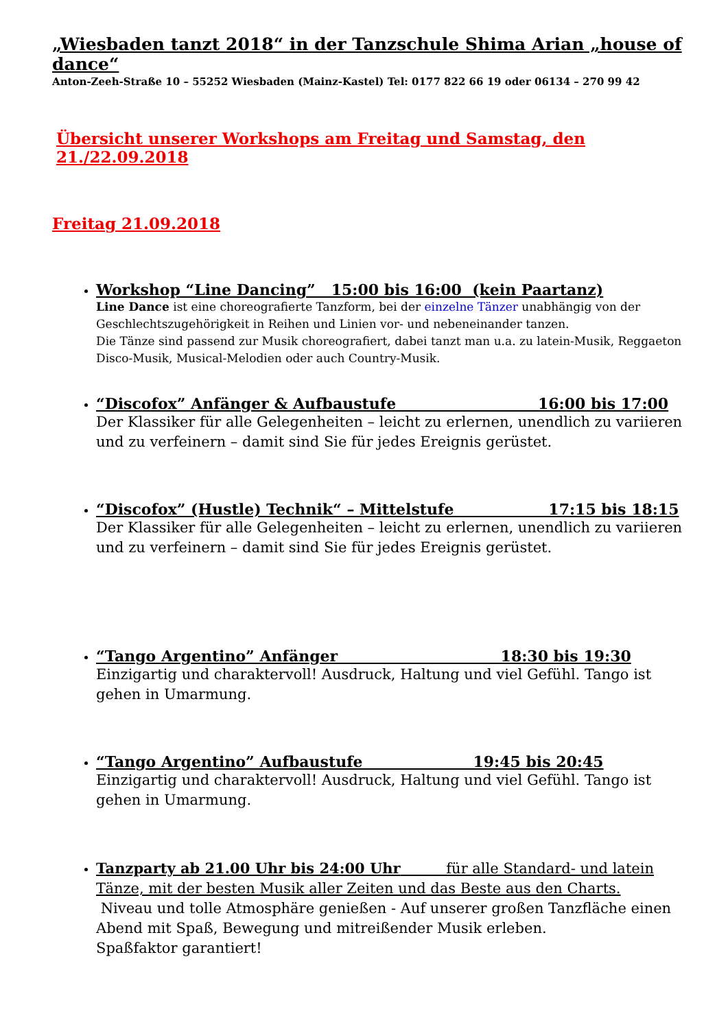„Wiesbaden tanzt 2018“ in der Tanzschule Shima Arian „house of dance“
Anton-Zeeh-Straße 10 – 55252 Wiesbaden (Mainz-Kastel) Tel: 0177 822 66 19 oder 06134 – 270 99 42
Übersicht unserer Workshops am Freitag und Samstag, den 21./22.09.2018
Freitag 21.09.2018
Workshop “Line Dancing” 15:00 bis 16:00 (kein Paartanz)
Line Dance ist eine choreografierte Tanzform, bei der einzelne Tänzer unabhängig von der Geschlechtszugehörigkeit in Reihen und Linien vor- und nebeneinander tanzen.
Die Tänze sind passend zur Musik choreografiert, dabei tanzt man u.a. zu latein-Musik, Reggaeton Disco-Musik, Musical-Melodien oder auch Country-Musik.
“Discofox” Anfänger & Aufbaustufe 16:00 bis 17:00
Der Klassiker für alle Gelegenheiten – leicht zu erlernen, unendlich zu variieren und zu verfeinern – damit sind Sie für jedes Ereignis gerüstet.
“Discofox” (Hustle) Technik“ – Mittelstufe 17:15 bis 18:15
Der Klassiker für alle Gelegenheiten – leicht zu erlernen, unendlich zu variieren und zu verfeinern – damit sind Sie für jedes Ereignis gerüstet.
“Tango Argentino” Anfänger 18:30 bis 19:30
Einzigartig und charaktervoll! Ausdruck, Haltung und viel Gefühl. Tango ist gehen in Umarmung.
“Tango Argentino” Aufbaustufe 19:45 bis 20:45
Einzigartig und charaktervoll! Ausdruck, Haltung und viel Gefühl. Tango ist gehen in Umarmung.
Tanzparty ab 21.00 Uhr bis 24:00 Uhr für alle Standard- und latein Tänze, mit der besten Musik aller Zeiten und das Beste aus den Charts.
Niveau und tolle Atmosphäre genießen - Auf unserer großen Tanzfläche einen Abend mit Spaß, Bewegung und mitreißender Musik erleben.
Spaßfaktor garantiert!